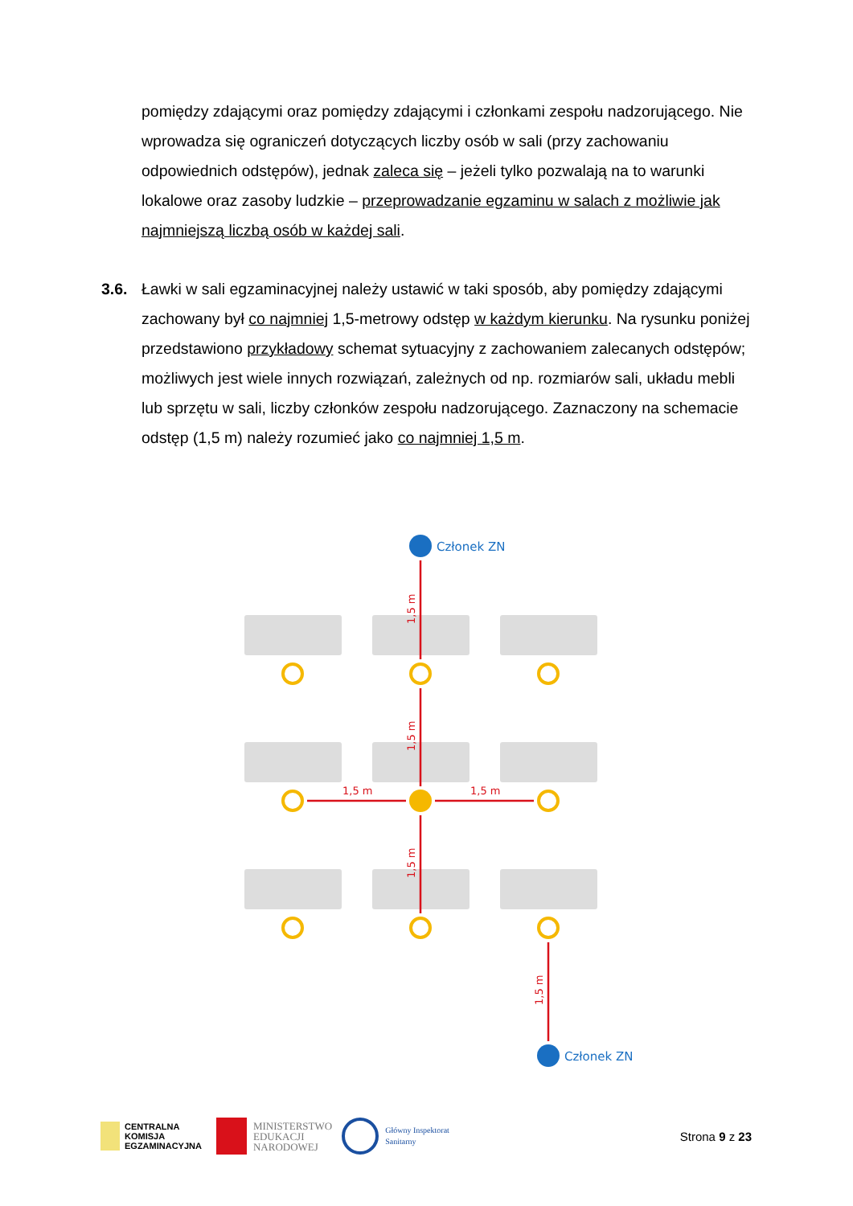pomiędzy zdającymi oraz pomiędzy zdającymi i członkami zespołu nadzorującego. Nie wprowadza się ograniczeń dotyczących liczby osób w sali (przy zachowaniu odpowiednich odstępów), jednak zaleca się – jeżeli tylko pozwalają na to warunki lokalowe oraz zasoby ludzkie – przeprowadzanie egzaminu w salach z możliwie jak najmniejszą liczbą osób w każdej sali.
3.6.
Ławki w sali egzaminacyjnej należy ustawić w taki sposób, aby pomiędzy zdającymi zachowany był co najmniej 1,5-metrowy odstęp w każdym kierunku. Na rysunku poniżej przedstawiono przykładowy schemat sytuacyjny z zachowaniem zalecanych odstępów; możliwych jest wiele innych rozwiązań, zależnych od np. rozmiarów sali, układu mebli lub sprzętu w sali, liczby członków zespołu nadzorującego. Zaznaczony na schemacie odstęp (1,5 m) należy rozumieć jako co najmniej 1,5 m.
1,5 m
1,5 m
1,5 m
1,5 m
1,5 m
1,5 m
Członek ZN
Członek ZN
CENTRALNA
KOMISJA
EGZAMINACYJNA
MINISTERSTWO
EDUKACJI
NARODOWEJ
Główny Inspektorat
Sanitarny
Strona 9 z 23